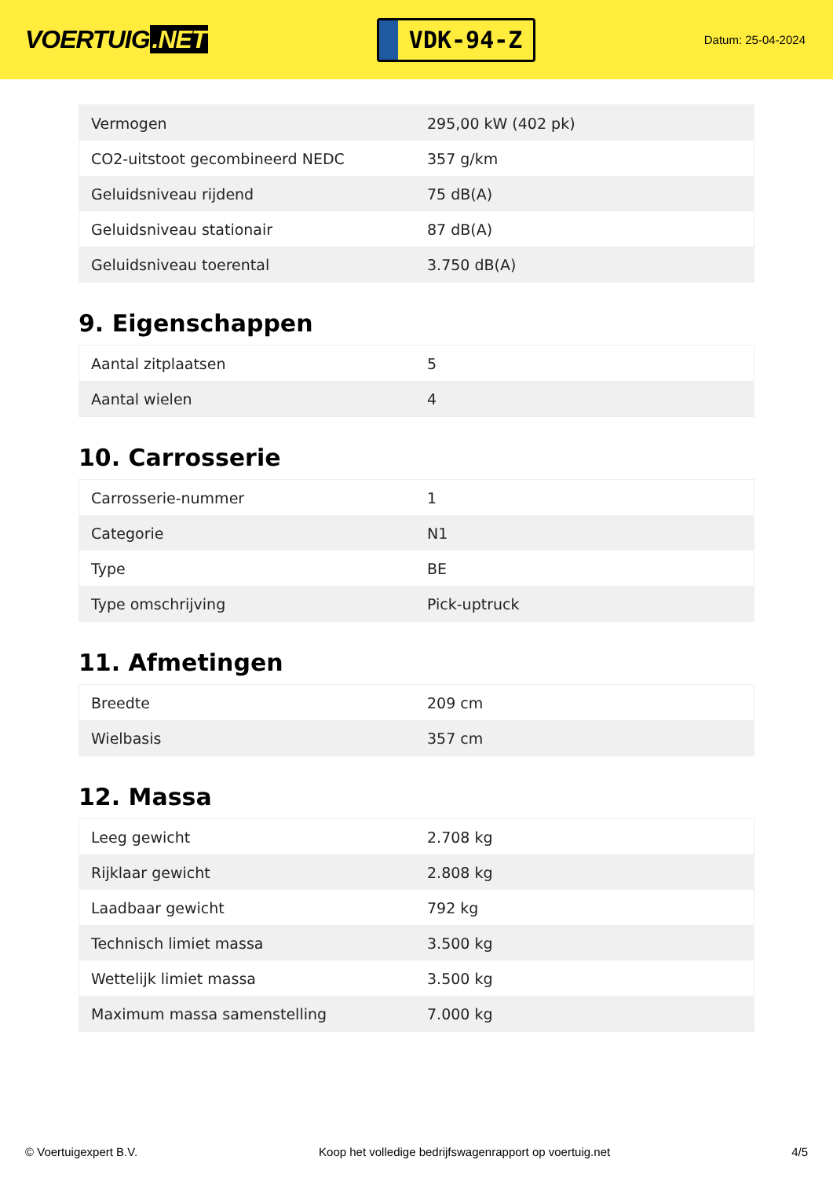VOERTUIG.NET
VDK-94-Z
Datum: 25-04-2024
| Vermogen | 295,00 kW (402 pk) |
| CO2-uitstoot gecombineerd NEDC | 357 g/km |
| Geluidsniveau rijdend | 75 dB(A) |
| Geluidsniveau stationair | 87 dB(A) |
| Geluidsniveau toerental | 3.750 dB(A) |
9. Eigenschappen
| Aantal zitplaatsen | 5 |
| Aantal wielen | 4 |
10. Carrosserie
| Carrosserie-nummer | 1 |
| Categorie | N1 |
| Type | BE |
| Type omschrijving | Pick-uptruck |
11. Afmetingen
| Breedte | 209 cm |
| Wielbasis | 357 cm |
12. Massa
| Leeg gewicht | 2.708 kg |
| Rijklaar gewicht | 2.808 kg |
| Laadbaar gewicht | 792 kg |
| Technisch limiet massa | 3.500 kg |
| Wettelijk limiet massa | 3.500 kg |
| Maximum massa samenstelling | 7.000 kg |
© Voertuigexpert B.V. Koop het volledige bedrijfswagenrapport op voertuig.net 4/5